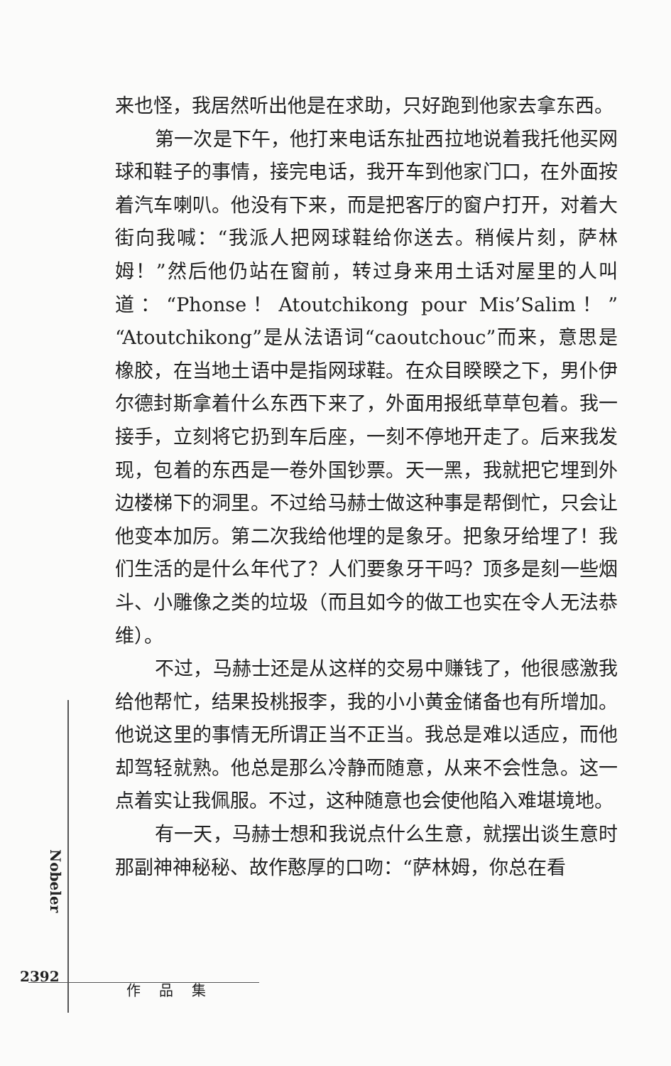来也怪，我居然听出他是在求助，只好跑到他家去拿东西。
第一次是下午，他打来电话东扯西拉地说着我托他买网球和鞋子的事情，接完电话，我开车到他家门口，在外面按着汽车喇叭。他没有下来，而是把客厅的窗户打开，对着大街向我喊：“我派人把网球鞋给你送去。稍候片刻，萨林姆！”然后他仍站在窗前，转过身来用土话对屋里的人叫道：“Phonse！Atoutchikong pour Mis’Salim！”“Atoutchikong”是从法语词“caoutchouc”而来，意思是橡胶，在当地土语中是指网球鞋。在众目睽睽之下，男仆伊尔德封斯拿着什么东西下来了，外面用报纸草草包着。我一接手，立刻将它扔到车后座，一刻不停地开走了。后来我发现，包着的东西是一卷外国钞票。天一黑，我就把它埋到外边楼梯下的洞里。不过给马赫士做这种事是帮倒忙，只会让他变本加厉。第二次我给他埋的是象牙。把象牙给埋了！我们生活的是什么年代了？人们要象牙干吗？顶多是刻一些烟斗、小雕像之类的垃圾（而且如今的做工也实在令人无法恭维）。
不过，马赫士还是从这样的交易中赚钱了，他很感激我给他帮忙，结果投桃报李，我的小小黄金储备也有所增加。他说这里的事情无所谓正当不正当。我总是难以适应，而他却驾轻就熟。他总是那么冷静而随意，从来不会性急。这一点着实让我佩服。不过，这种随意也会使他陷入难堪境地。
有一天，马赫士想和我说点什么生意，就摆出谈生意时那副神神秘秘、故作憨厚的口吻：“萨林姆，你总在看
Nobeler
2392
作品集